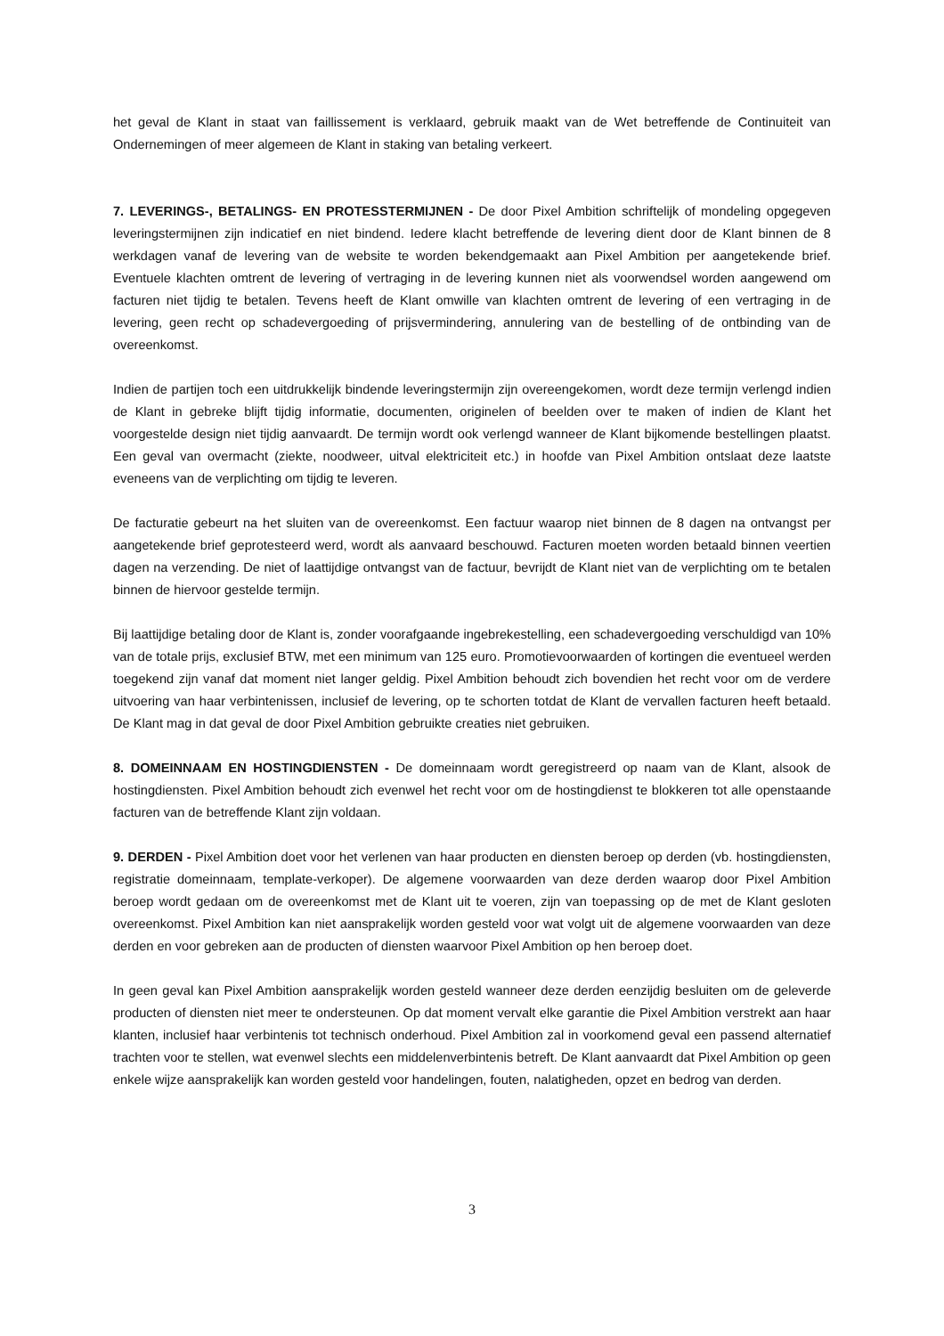het geval de Klant in staat van faillissement is verklaard, gebruik maakt van de Wet betreffende de Continuiteit van Ondernemingen of meer algemeen de Klant in staking van betaling verkeert.
7. LEVERINGS-, BETALINGS- EN PROTESSTERMIJNEN - De door Pixel Ambition schriftelijk of mondeling opgegeven leveringstermijnen zijn indicatief en niet bindend. Iedere klacht betreffende de levering dient door de Klant binnen de 8 werkdagen vanaf de levering van de website te worden bekendgemaakt aan Pixel Ambition per aangetekende brief. Eventuele klachten omtrent de levering of vertraging in de levering kunnen niet als voorwendsel worden aangewend om facturen niet tijdig te betalen. Tevens heeft de Klant omwille van klachten omtrent de levering of een vertraging in de levering, geen recht op schadevergoeding of prijsvermindering, annulering van de bestelling of de ontbinding van de overeenkomst.
Indien de partijen toch een uitdrukkelijk bindende leveringstermijn zijn overeengekomen, wordt deze termijn verlengd indien de Klant in gebreke blijft tijdig informatie, documenten, originelen of beelden over te maken of indien de Klant het voorgestelde design niet tijdig aanvaardt. De termijn wordt ook verlengd wanneer de Klant bijkomende bestellingen plaatst. Een geval van overmacht (ziekte, noodweer, uitval elektriciteit etc.) in hoofde van Pixel Ambition ontslaat deze laatste eveneens van de verplichting om tijdig te leveren.
De facturatie gebeurt na het sluiten van de overeenkomst. Een factuur waarop niet binnen de 8 dagen na ontvangst per aangetekende brief geprotesteerd werd, wordt als aanvaard beschouwd. Facturen moeten worden betaald binnen veertien dagen na verzending. De niet of laattijdige ontvangst van de factuur, bevrijdt de Klant niet van de verplichting om te betalen binnen de hiervoor gestelde termijn.
Bij laattijdige betaling door de Klant is, zonder voorafgaande ingebrekestelling, een schadevergoeding verschuldigd van 10% van de totale prijs, exclusief BTW, met een minimum van 125 euro. Promotievoorwaarden of kortingen die eventueel werden toegekend zijn vanaf dat moment niet langer geldig. Pixel Ambition behoudt zich bovendien het recht voor om de verdere uitvoering van haar verbintenissen, inclusief de levering, op te schorten totdat de Klant de vervallen facturen heeft betaald. De Klant mag in dat geval de door Pixel Ambition gebruikte creaties niet gebruiken.
8. DOMEINNAAM EN HOSTINGDIENSTEN - De domeinnaam wordt geregistreerd op naam van de Klant, alsook de hostingdiensten. Pixel Ambition behoudt zich evenwel het recht voor om de hostingdienst te blokkeren tot alle openstaande facturen van de betreffende Klant zijn voldaan.
9. DERDEN - Pixel Ambition doet voor het verlenen van haar producten en diensten beroep op derden (vb. hostingdiensten, registratie domeinnaam, template-verkoper). De algemene voorwaarden van deze derden waarop door Pixel Ambition beroep wordt gedaan om de overeenkomst met de Klant uit te voeren, zijn van toepassing op de met de Klant gesloten overeenkomst. Pixel Ambition kan niet aansprakelijk worden gesteld voor wat volgt uit de algemene voorwaarden van deze derden en voor gebreken aan de producten of diensten waarvoor Pixel Ambition op hen beroep doet.
In geen geval kan Pixel Ambition aansprakelijk worden gesteld wanneer deze derden eenzijdig besluiten om de geleverde producten of diensten niet meer te ondersteunen. Op dat moment vervalt elke garantie die Pixel Ambition verstrekt aan haar klanten, inclusief haar verbintenis tot technisch onderhoud. Pixel Ambition zal in voorkomend geval een passend alternatief trachten voor te stellen, wat evenwel slechts een middelenverbintenis betreft. De Klant aanvaardt dat Pixel Ambition op geen enkele wijze aansprakelijk kan worden gesteld voor handelingen, fouten, nalatigheden, opzet en bedrog van derden.
3